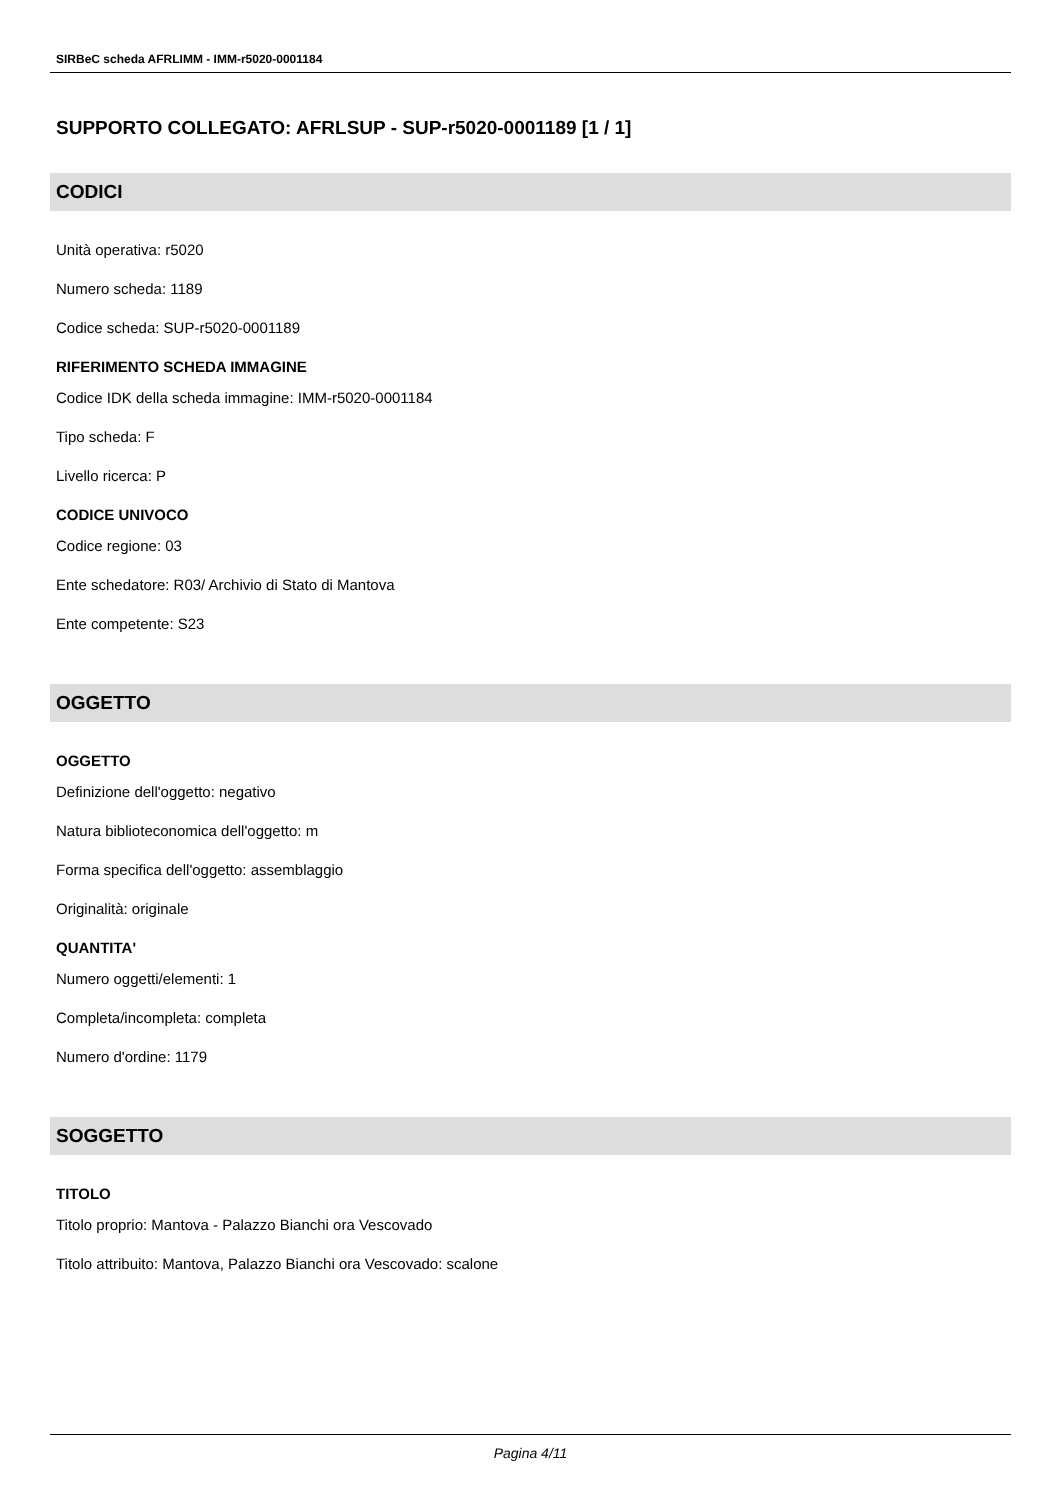SIRBeC scheda AFRLIMM - IMM-r5020-0001184
SUPPORTO COLLEGATO: AFRLSUP - SUP-r5020-0001189 [1 / 1]
CODICI
Unità operativa: r5020
Numero scheda: 1189
Codice scheda: SUP-r5020-0001189
RIFERIMENTO SCHEDA IMMAGINE
Codice IDK della scheda immagine: IMM-r5020-0001184
Tipo scheda: F
Livello ricerca: P
CODICE UNIVOCO
Codice regione: 03
Ente schedatore: R03/ Archivio di Stato di Mantova
Ente competente: S23
OGGETTO
OGGETTO
Definizione dell'oggetto: negativo
Natura biblioteconomica dell'oggetto: m
Forma specifica dell'oggetto: assemblaggio
Originalità: originale
QUANTITA'
Numero oggetti/elementi: 1
Completa/incompleta: completa
Numero d'ordine: 1179
SOGGETTO
TITOLO
Titolo proprio: Mantova - Palazzo Bianchi ora Vescovado
Titolo attribuito: Mantova, Palazzo Bianchi ora Vescovado: scalone
Pagina 4/11